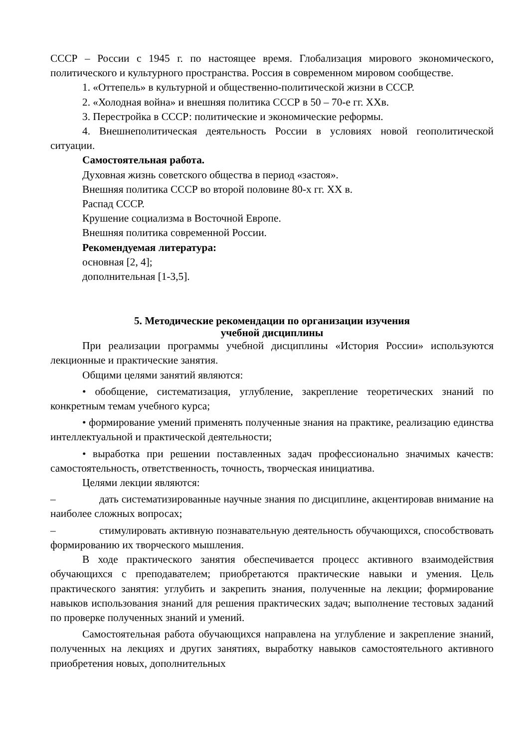СССР – России с 1945 г. по настоящее время. Глобализация мирового экономического, политического и культурного пространства. Россия в современном мировом сообществе.
1. «Оттепель» в культурной и общественно-политической жизни в СССР.
2. «Холодная война» и внешняя политика СССР в 50 – 70-е гг. XXв.
3. Перестройка в СССР: политические и экономические реформы.
4. Внешнеполитическая деятельность России в условиях новой геополитической ситуации.
Самостоятельная работа.
Духовная жизнь советского общества в период «застоя».
Внешняя политика СССР во второй половине 80-х гг. XX в.
Распад СССР.
Крушение социализма в Восточной Европе.
Внешняя политика современной России.
Рекомендуемая литература:
основная [2, 4];
дополнительная [1-3,5].
5. Методические рекомендации по организации изучения
учебной дисциплины
При реализации программы учебной дисциплины «История России» используются лекционные и практические занятия.
Общими целями занятий являются:
• обобщение, систематизация, углубление, закрепление теоретических знаний по конкретным темам учебного курса;
• формирование умений применять полученные знания на практике, реализацию единства интеллектуальной и практической деятельности;
• выработка при решении поставленных задач профессионально значимых качеств: самостоятельность, ответственность, точность, творческая инициатива.
Целями лекции являются:
– дать систематизированные научные знания по дисциплине, акцентировав внимание на наиболее сложных вопросах;
– стимулировать активную познавательную деятельность обучающихся, способствовать формированию их творческого мышления.
В ходе практического занятия обеспечивается процесс активного взаимодействия обучающихся с преподавателем; приобретаются практические навыки и умения. Цель практического занятия: углубить и закрепить знания, полученные на лекции; формирование навыков использования знаний для решения практических задач; выполнение тестовых заданий по проверке полученных знаний и умений.
Самостоятельная работа обучающихся направлена на углубление и закрепление знаний, полученных на лекциях и других занятиях, выработку навыков самостоятельного активного приобретения новых, дополнительных